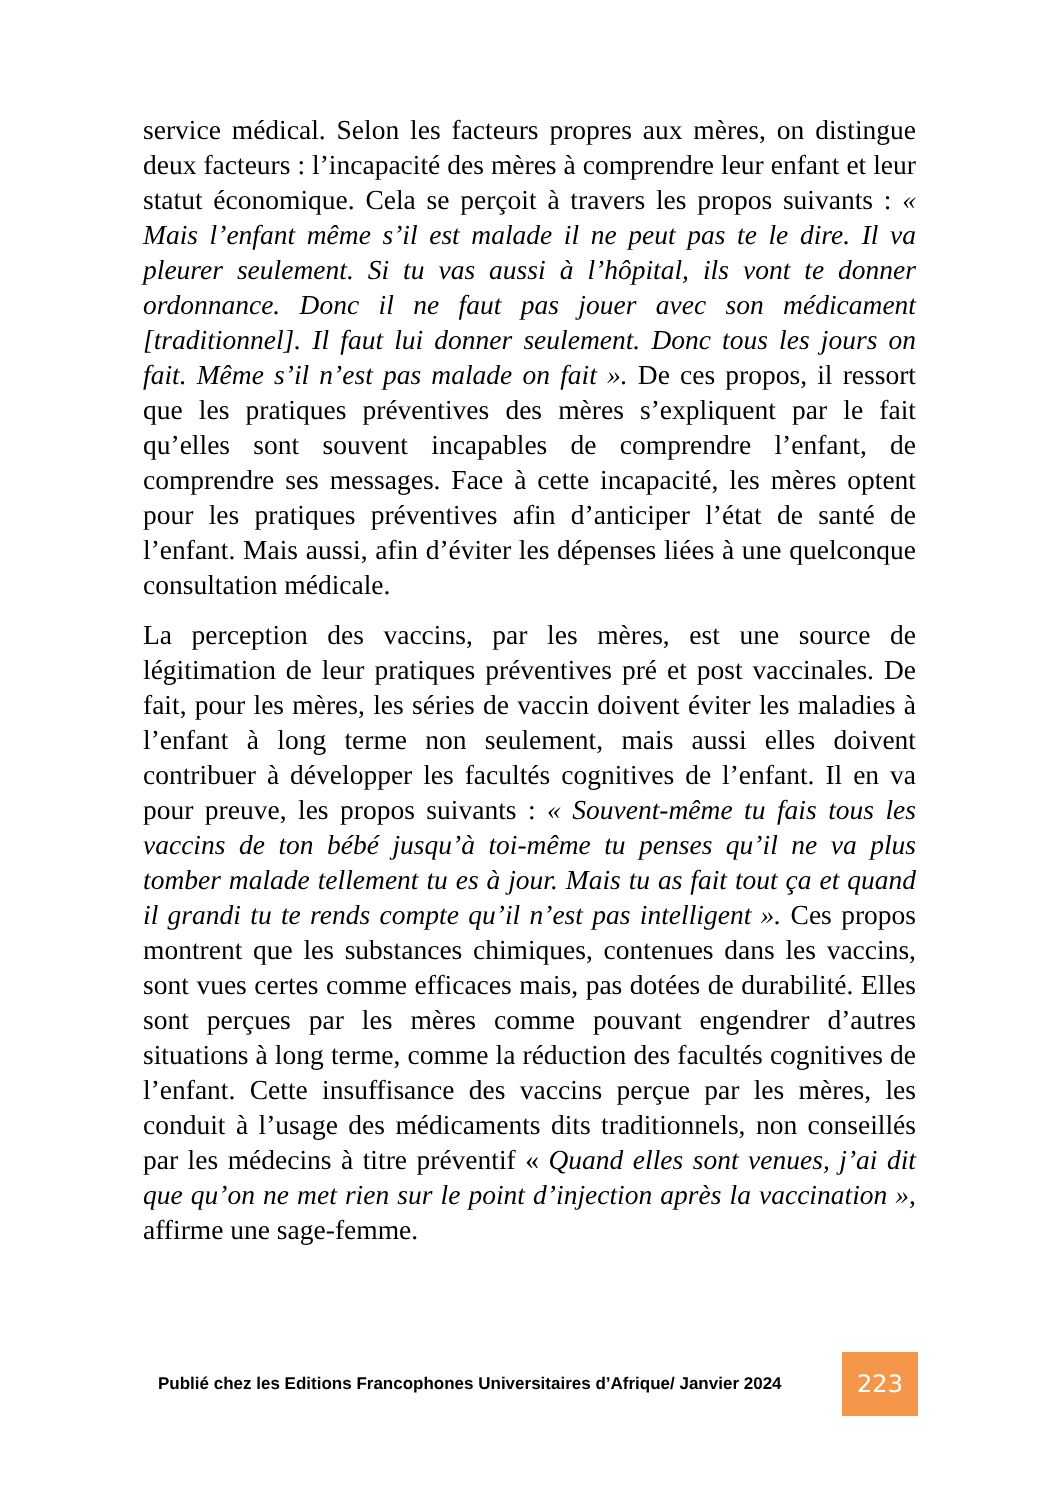service médical. Selon les facteurs propres aux mères, on distingue deux facteurs : l’incapacité des mères à comprendre leur enfant et leur statut économique. Cela se perçoit à travers les propos suivants : « Mais l’enfant même s’il est malade il ne peut pas te le dire. Il va pleurer seulement. Si tu vas aussi à l’hôpital, ils vont te donner ordonnance. Donc il ne faut pas jouer avec son médicament [traditionnel]. Il faut lui donner seulement. Donc tous les jours on fait. Même s’il n’est pas malade on fait ». De ces propos, il ressort que les pratiques préventives des mères s’expliquent par le fait qu’elles sont souvent incapables de comprendre l’enfant, de comprendre ses messages. Face à cette incapacité, les mères optent pour les pratiques préventives afin d’anticiper l’état de santé de l’enfant. Mais aussi, afin d’éviter les dépenses liées à une quelconque consultation médicale.
La perception des vaccins, par les mères, est une source de légitimation de leur pratiques préventives pré et post vaccinales. De fait, pour les mères, les séries de vaccin doivent éviter les maladies à l’enfant à long terme non seulement, mais aussi elles doivent contribuer à développer les facultés cognitives de l’enfant. Il en va pour preuve, les propos suivants : « Souvent-même tu fais tous les vaccins de ton bébé jusqu’à toi-même tu penses qu’il ne va plus tomber malade tellement tu es à jour. Mais tu as fait tout ça et quand il grandi tu te rends compte qu’il n’est pas intelligent ». Ces propos montrent que les substances chimiques, contenues dans les vaccins, sont vues certes comme efficaces mais, pas dotées de durabilité. Elles sont perçues par les mères comme pouvant engendrer d’autres situations à long terme, comme la réduction des facultés cognitives de l’enfant. Cette insuffisance des vaccins perçue par les mères, les conduit à l’usage des médicaments dits traditionnels, non conseillés par les médecins à titre préventif « Quand elles sont venues, j’ai dit que qu’on ne met rien sur le point d’injection après la vaccination », affirme une sage-femme.
Publié chez les Editions Francophones Universitaires d’Afrique/ Janvier 2024
223